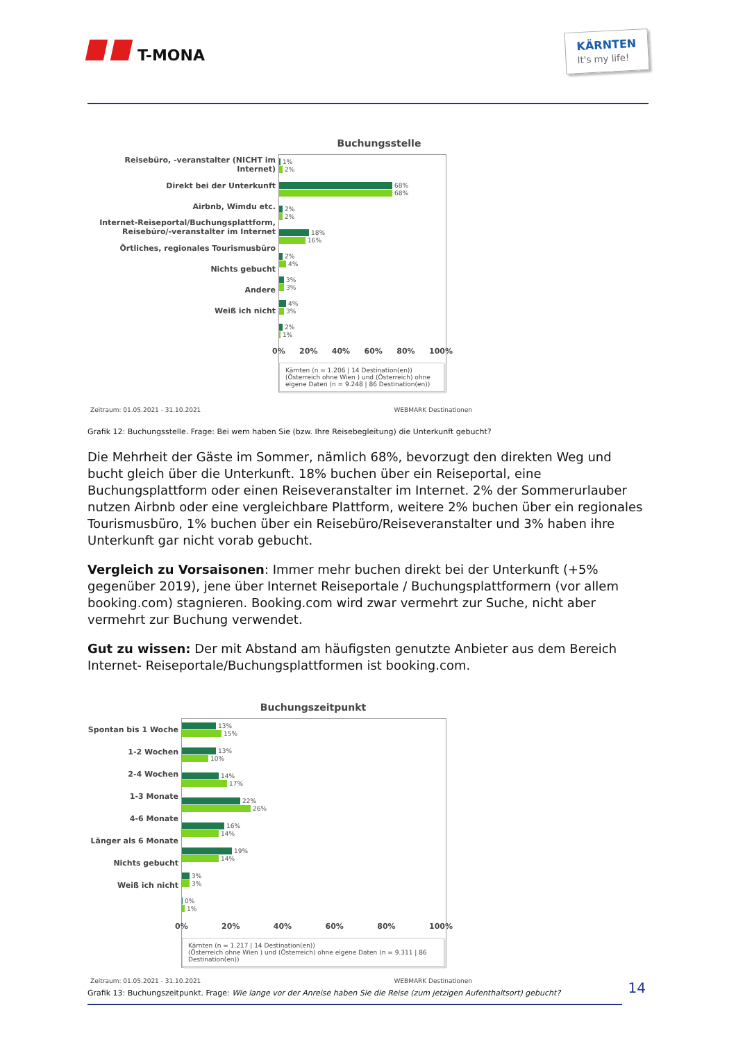T-MONA
KÄRNTEN
It's my life!
Buchungsstelle
Reisebüro, -veranstalter (NICHT im Internet)
Direkt bei der Unterkunft
Airbnb, Wimdu etc.
Internet-Reiseportal/Buchungsplattform, Reisebüro/-veranstalter im Internet
Örtliches, regionales Tourismusbüro
Nichts gebucht
Andere
Weiß ich nicht
1%
2%
68%
68%
2%
2%
18%
16%
2%
4%
3%
3%
4%
3%
2%
1%
0% 20% 40% 60% 80% 100%
Kärnten (n = 1.206 | 14 Destination(en))
(Österreich ohne Wien ) und (Österreich) ohne eigene Daten (n = 9.248 | 86 Destination(en))
Zeitraum: 01.05.2021 - 31.10.2021 WEBMARK Destinationen
Grafik 12: Buchungsstelle. Frage: Bei wem haben Sie (bzw. Ihre Reisebegleitung) die Unterkunft gebucht?
Die Mehrheit der Gäste im Sommer, nämlich 68%, bevorzugt den direkten Weg und bucht gleich über die Unterkunft. 18% buchen über ein Reiseportal, eine Buchungsplattform oder einen Reiseveranstalter im Internet. 2% der Sommerurlauber nutzen Airbnb oder eine vergleichbare Plattform, weitere 2% buchen über ein regionales Tourismusbüro, 1% buchen über ein Reisebüro/Reiseveranstalter und 3% haben ihre Unterkunft gar nicht vorab gebucht.
Vergleich zu Vorsaisonen: Immer mehr buchen direkt bei der Unterkunft (+5% gegenüber 2019), jene über Internet Reiseportale / Buchungsplattformern (vor allem booking.com) stagnieren. Booking.com wird zwar vermehrt zur Suche, nicht aber vermehrt zur Buchung verwendet.
Gut zu wissen: Der mit Abstand am häufigsten genutzte Anbieter aus dem Bereich Internet- Reiseportale/Buchungsplattformen ist booking.com.
Buchungszeitpunkt
Spontan bis 1 Woche
1-2 Wochen
2-4 Wochen
1-3 Monate
4-6 Monate
Länger als 6 Monate
Nichts gebucht
Weiß ich nicht
13%
15%
13%
10%
14%
17%
22%
26%
16%
14%
19%
14%
3%
3%
0%
1%
0% 20% 40% 60% 80% 100%
Kärnten (n = 1.217 | 14 Destination(en))
(Österreich ohne Wien ) und (Österreich) ohne eigene Daten (n = 9.311 | 86 Destination(en))
Zeitraum: 01.05.2021 - 31.10.2021 WEBMARK Destinationen
Grafik 13: Buchungszeitpunkt. Frage: Wie lange vor der Anreise haben Sie die Reise (zum jetzigen Aufenthaltsort) gebucht?
14